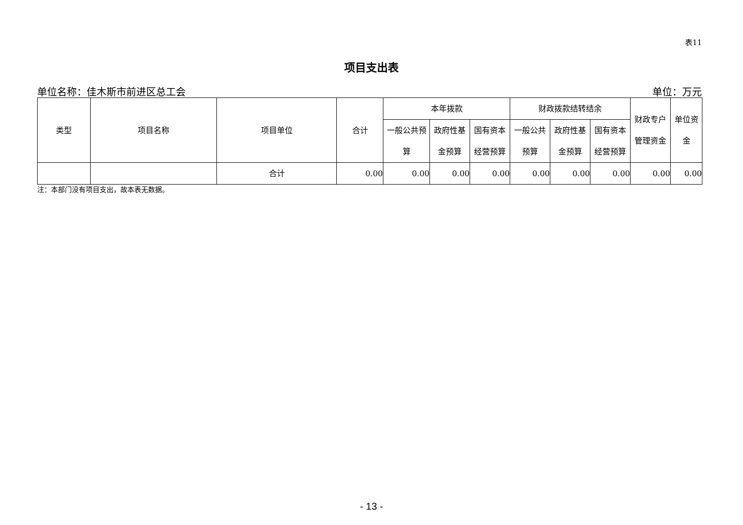表11
项目支出表
单位名称：佳木斯市前进区总工会 单位：万元
| 类型 | 项目名称 | 项目单位 | 合计 | 本年拨款 | | | 财政拨款结转结余 | | | 财政专户 管理资金 | 单位资 金 |
| --- | --- | --- | --- | --- | --- | --- | --- | --- | --- | --- | --- |
| | | | | 一般公共预 算 | 政府性基 金预算 | 国有资本 经营预算 | 一般公共 预算 | 政府性基 金预算 | 国有资本 经营预算 | | |
| | | 合计 | 0.00 | 0.00 | 0.00 | 0.00 | 0.00 | 0.00 | 0.00 | 0.00 | 0.00 |
注：本部门没有项目支出，故本表无数据。
- 13 -